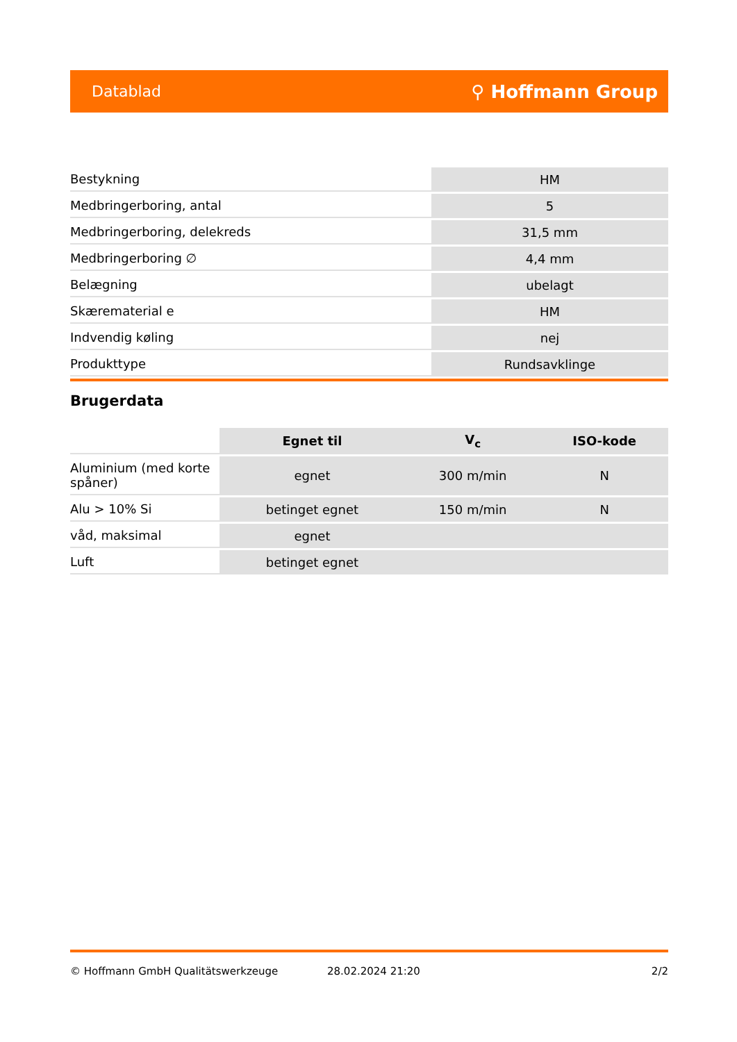Datablad ⚲ Hoffmann Group
| Bestykning | HM |
| Medbringerboring, antal | 5 |
| Medbringerboring, delekreds | 31,5 mm |
| Medbringerboring ∅ | 4,4 mm |
| Belægning | ubelagt |
| Skærematerial e | HM |
| Indvendig køling | nej |
| Produkttype | Rundsavklinge |
Brugerdata
| | Egnet til | V<sub>c</sub> | ISO-kode |
| Aluminium (med korte spåner) | egnet | 300 m/min | N |
| Alu > 10% Si | betinget egnet | 150 m/min | N |
| våd, maksimal | egnet | | |
| Luft | betinget egnet | | |
© Hoffmann GmbH Qualitätswerkzeuge 28.02.2024 21:20 2/2